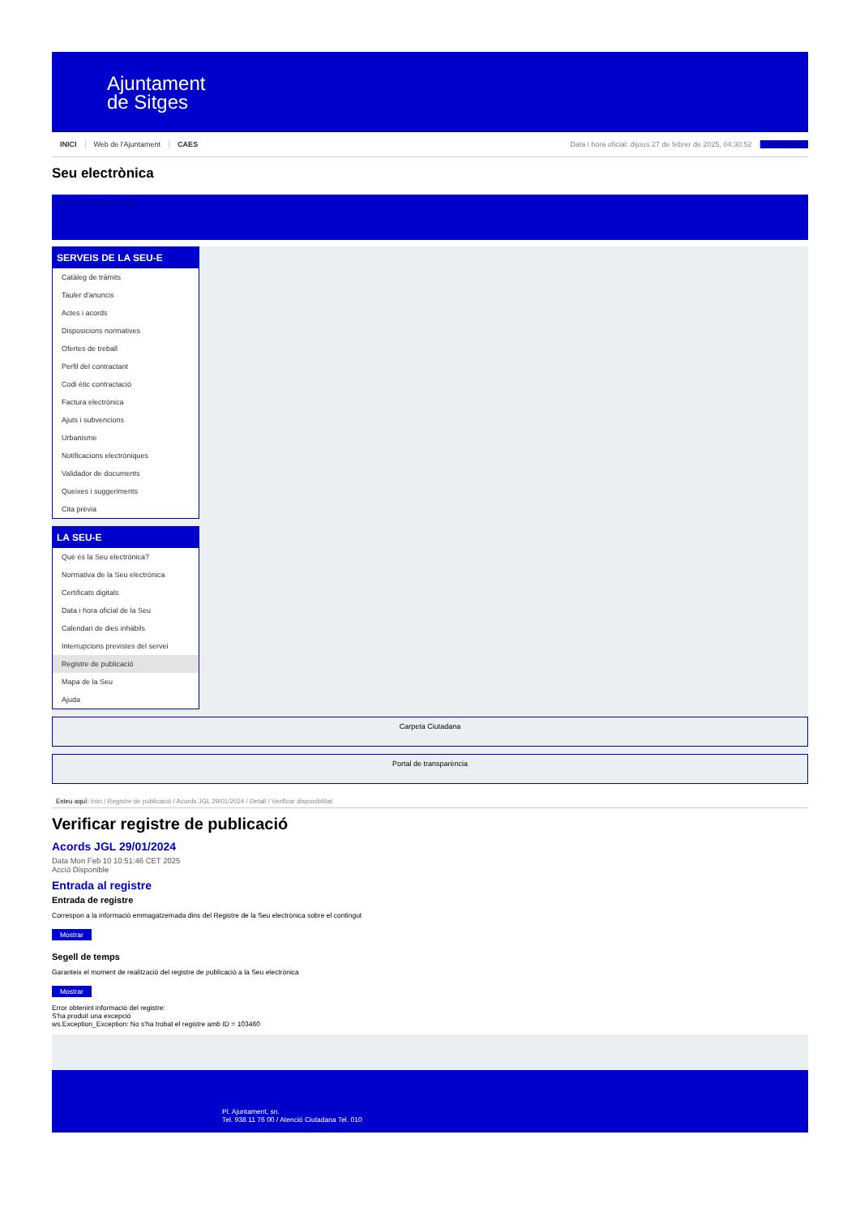Ajuntament
de Sitges
INICI Web de l'Ajuntament CAES Data i hora oficial: dijous 27 de febrer de 2025, 04:30:52 Directorio
Seu electrònica
Obtenir còpia autèntica
SERVEIS DE LA SEU-E
Catàleg de tràmits
Tauler d'anuncis
Actes i acords
Disposicions normatives
Ofertes de treball
Perfil del contractant
Codi ètic contractació
Factura electrònica
Ajuts i subvencions
Urbanisme
Notificacions electròniques
Validador de documents
Queixes i suggeriments
Cita prèvia
LA SEU-E
Què és la Seu electrònica?
Normativa de la Seu electrònica
Certificats digitals
Data i hora oficial de la Seu
Calendari de dies inhàbils
Interrupcions previstes del servei
Registre de publicació
Mapa de la Seu
Ajuda
Carpeta Ciutadana
Portal de transparència
Esteu aquí: Inici / Registre de publicació / Acords JGL 29/01/2024 / Detall / Verificar disponibilitat
Verificar registre de publicació
Acords JGL 29/01/2024
Data Mon Feb 10 10:51:46 CET 2025
Acció Disponible
Entrada al registre
Entrada de registre
Correspon a la informació emmagatzemada dins del Registre de la Seu electrònica sobre el contingut
Mostrar
Segell de temps
Garanteix el moment de realització del registre de publicació a la Seu electrònica
Mostrar
Error obtenint informació del registre:
S'ha produit una excepció
ws.Exception_Exception: No s'ha trobat el registre amb ID = 103460
Pl. Ajuntament, sn.
Tel. 938 11 76 00 / Atenció Ciutadana Tel. 010